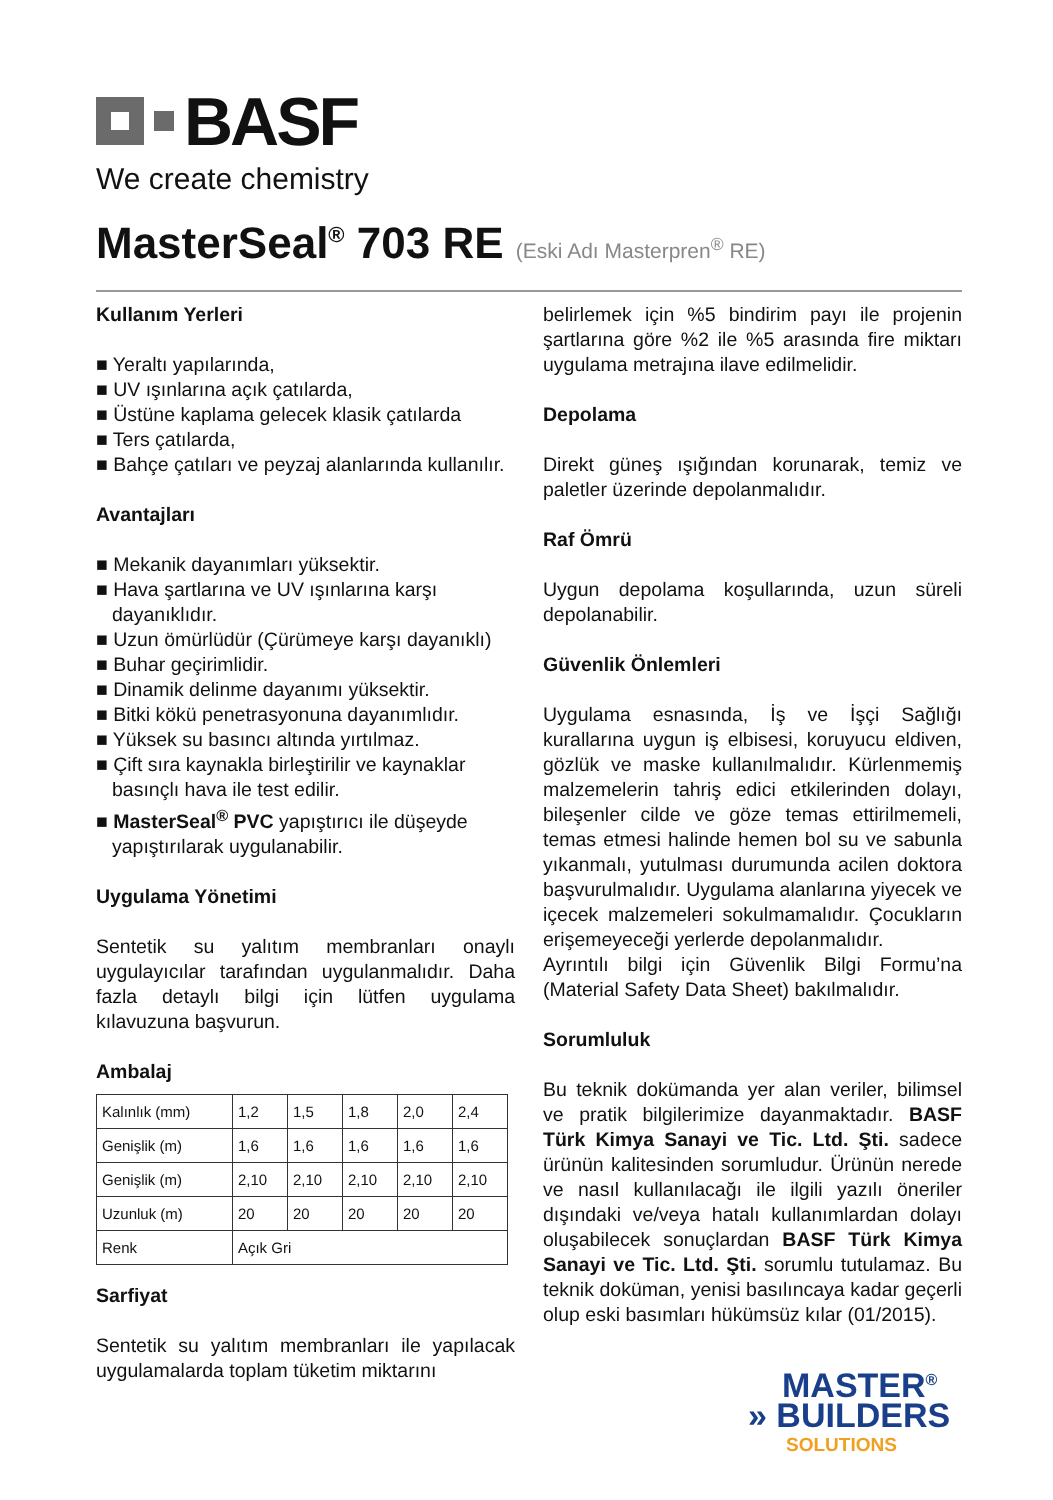BASF
We create chemistry
MasterSeal<sup>®</sup> 703 RE (Eski Adı Masterpren<sup>®</sup> RE)
Kullanım Yerleri
■ Yeraltı yapılarında,
■ UV ışınlarına açık çatılarda,
■ Üstüne kaplama gelecek klasik çatılarda
■ Ters çatılarda,
■ Bahçe çatıları ve peyzaj alanlarında kullanılır.
Avantajları
■ Mekanik dayanımları yüksektir.
■ Hava şartlarına ve UV ışınlarına karşı dayanıklıdır.
■ Uzun ömürlüdür (Çürümeye karşı dayanıklı)
■ Buhar geçirimlidir.
■ Dinamik delinme dayanımı yüksektir.
■ Bitki kökü penetrasyonuna dayanımlıdır.
■ Yüksek su basıncı altında yırtılmaz.
■ Çift sıra kaynakla birleştirilir ve kaynaklar basınçlı hava ile test edilir.
■ MasterSeal<sup>®</sup> PVC yapıştırıcı ile düşeyde yapıştırılarak uygulanabilir.
Uygulama Yönetimi
Sentetik su yalıtım membranları onaylı uygulayıcılar tarafından uygulanmalıdır. Daha fazla detaylı bilgi için lütfen uygulama kılavuzuna başvurun.
Ambalaj
| Kalınlık (mm) | 1,2 | 1,5 | 1,8 | 2,0 | 2,4 |
| Genişlik (m) | 1,6 | 1,6 | 1,6 | 1,6 | 1,6 |
| Genişlik (m) | 2,10 | 2,10 | 2,10 | 2,10 | 2,10 |
| Uzunluk (m) | 20 | 20 | 20 | 20 | 20 |
| Renk | Açık Gri | | | | |
Sarfiyat
Sentetik su yalıtım membranları ile yapılacak uygulamalarda toplam tüketim miktarını
belirlemek için %5 bindirim payı ile projenin şartlarına göre %2 ile %5 arasında fire miktarı uygulama metrajına ilave edilmelidir.
Depolama
Direkt güneş ışığından korunarak, temiz ve paletler üzerinde depolanmalıdır.
Raf Ömrü
Uygun depolama koşullarında, uzun süreli depolanabilir.
Güvenlik Önlemleri
Uygulama esnasında, İş ve İşçi Sağlığı kurallarına uygun iş elbisesi, koruyucu eldiven, gözlük ve maske kullanılmalıdır. Kürlenmemiş malzemelerin tahriş edici etkilerinden dolayı, bileşenler cilde ve göze temas ettirilmemeli, temas etmesi halinde hemen bol su ve sabunla yıkanmalı, yutulması durumunda acilen doktora başvurulmalıdır. Uygulama alanlarına yiyecek ve içecek malzemeleri sokulmamalıdır. Çocukların erişemeyeceği yerlerde depolanmalıdır.
Ayrıntılı bilgi için Güvenlik Bilgi Formu’na (Material Safety Data Sheet) bakılmalıdır.
Sorumluluk
Bu teknik dokümanda yer alan veriler, bilimsel ve pratik bilgilerimize dayanmaktadır. BASF Türk Kimya Sanayi ve Tic. Ltd. Şti. sadece ürünün kalitesinden sorumludur. Ürünün nerede ve nasıl kullanılacağı ile ilgili yazılı öneriler dışındaki ve/veya hatalı kullanımlardan dolayı oluşabilecek sonuçlardan BASF Türk Kimya Sanayi ve Tic. Ltd. Şti. sorumlu tutulamaz. Bu teknik doküman, yenisi basılıncaya kadar geçerli olup eski basımları hükümsüz kılar (01/2015).
MASTER<sup>®</sup>
» BUILDERS
SOLUTIONS